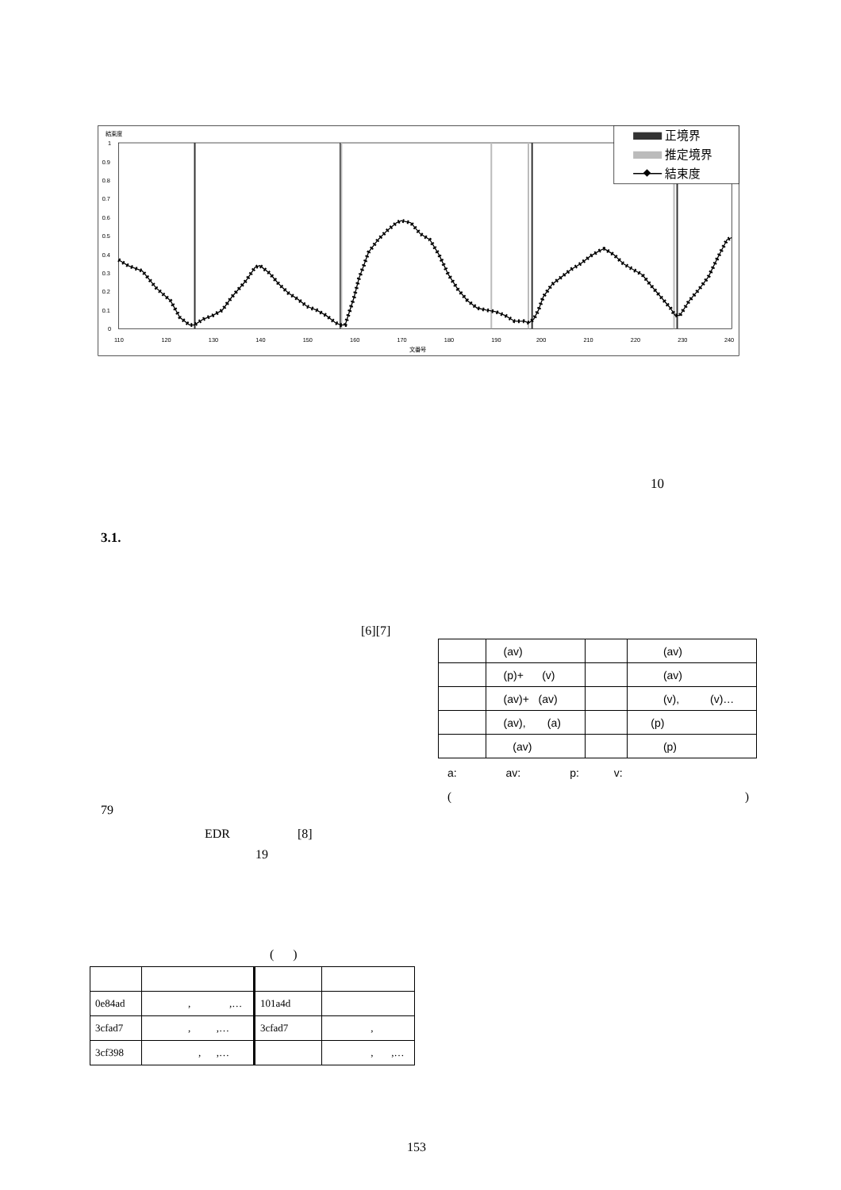結束度
1
0.9
0.8
0.7
0.6
0.5
0.4
0.3
0.2
0.1
0
110
120
130
140
150
160
170
180
190
200
210
220
230
240
文番号
正境界
推定境界
結束度
10
3.1.
[6][7]
79
EDR [8]
19
| | (av) | | (av) |
| | (p)+ (v) | | (av) |
| | (av)+ (av) | | (v), (v)… |
| | (av), (a) | | (p) |
| | (av) | | (p) |
a: av: p: v:
( )
( )
| 0e84ad | , ,… | 101a4d | |
| 3cfad7 | , ,… | 3cfad7 | , |
| 3cf398 | , ,… | | , ,… |
153